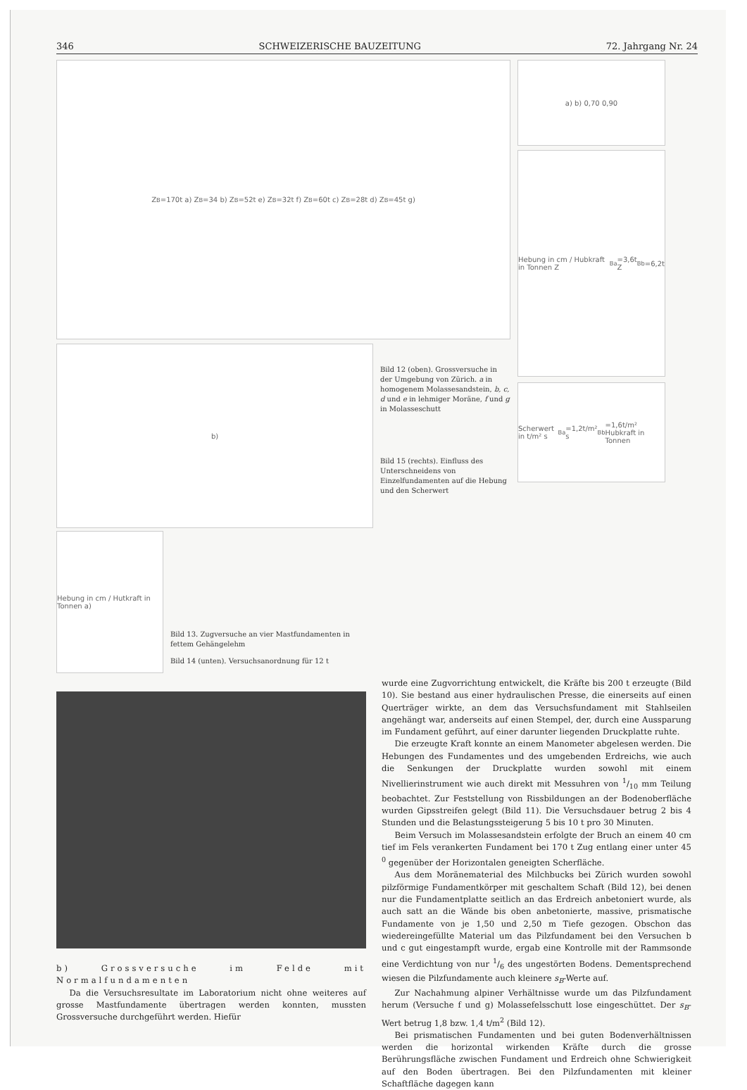346 SCHWEIZERISCHE BAUZEITUNG 72. Jahrgang Nr. 24
Z<sub>B</sub>=170t a) Z<sub>B</sub>=34 b) Z<sub>B</sub>=52t e) Z<sub>B</sub>=32t f) Z<sub>B</sub>=60t c) Z<sub>B</sub>=28t d) Z<sub>B</sub>=45t g)
b)
Hebung in cm / Hutkraft in Tonnen a)
Bild 13. Zugversuche an vier Mastfundamenten in fettem Gehängelehm
Bild 14 (unten). Versuchsanordnung für 12 t
Bild 12 (oben). Grossversuche in der Umgebung von Zürich. a in homogenem Molassesandstein, b, c, d und e in lehmiger Moräne, f und g in Molasseschutt
Bild 15 (rechts). Einfluss des Unterschneidens von Einzelfundamenten auf die Hebung und den Scherwert
a) b) 0,70 0,90
Hebung in cm / Hubkraft in Tonnen Z<sub>B</sub><sup>a</sup>=3,6t Z<sub>B</sub><sup>b</sup>=6,2t
Scherwert in t/m² s<sub>B</sub><sup>a</sup>=1,2t/m² s<sub>B</sub><sup>b</sup>=1,6t/m² Hubkraft in Tonnen
b) Grossversuche im Felde mit Normalfundamenten
Da die Versuchsresultate im Laboratorium nicht ohne weiteres auf grosse Mastfundamente übertragen werden konnten, mussten Grossversuche durchgeführt werden. Hiefür
wurde eine Zugvorrichtung entwickelt, die Kräfte bis 200 t erzeugte (Bild 10). Sie bestand aus einer hydraulischen Presse, die einerseits auf einen Querträger wirkte, an dem das Versuchsfundament mit Stahlseilen angehängt war, anderseits auf einen Stempel, der, durch eine Aussparung im Fundament geführt, auf einer darunter liegenden Druckplatte ruhte.
Die erzeugte Kraft konnte an einem Manometer abgelesen werden. Die Hebungen des Fundamentes und des umgebenden Erdreichs, wie auch die Senkungen der Druckplatte wurden sowohl mit einem Nivellierinstrument wie auch direkt mit Messuhren von 1/10 mm Teilung beobachtet. Zur Feststellung von Rissbildungen an der Bodenoberfläche wurden Gipsstreifen gelegt (Bild 11). Die Versuchsdauer betrug 2 bis 4 Stunden und die Belastungssteigerung 5 bis 10 t pro 30 Minuten.
Beim Versuch im Molassesandstein erfolgte der Bruch an einem 40 cm tief im Fels verankerten Fundament bei 170 t Zug entlang einer unter 45 <sup>0</sup> gegenüber der Horizontalen geneigten Scherfläche.
Aus dem Moränematerial des Milchbucks bei Zürich wurden sowohl pilzförmige Fundamentkörper mit geschaltem Schaft (Bild 12), bei denen nur die Fundamentplatte seitlich an das Erdreich anbetoniert wurde, als auch satt an die Wände bis oben anbetonierte, massive, prismatische Fundamente von je 1,50 und 2,50 m Tiefe gezogen. Obschon das wiedereingefüllte Material um das Pilzfundament bei den Versuchen b und c gut eingestampft wurde, ergab eine Kontrolle mit der Rammsonde eine Verdichtung von nur 1/6 des ungestörten Bodens. Dementsprechend wiesen die Pilzfundamente auch kleinere s<sub>B</sub>-Werte auf.
Zur Nachahmung alpiner Verhältnisse wurde um das Pilzfundament herum (Versuche f und g) Molassefelsschutt lose eingeschüttet. Der s<sub>B</sub>-Wert betrug 1,8 bzw. 1,4 t/m<sup>2</sup> (Bild 12).
Bei prismatischen Fundamenten und bei guten Bodenverhältnissen werden die horizontal wirkenden Kräfte durch die grosse Berührungsfläche zwischen Fundament und Erdreich ohne Schwierigkeit auf den Boden übertragen. Bei den Pilzfundamenten mit kleiner Schaftfläche dagegen kann